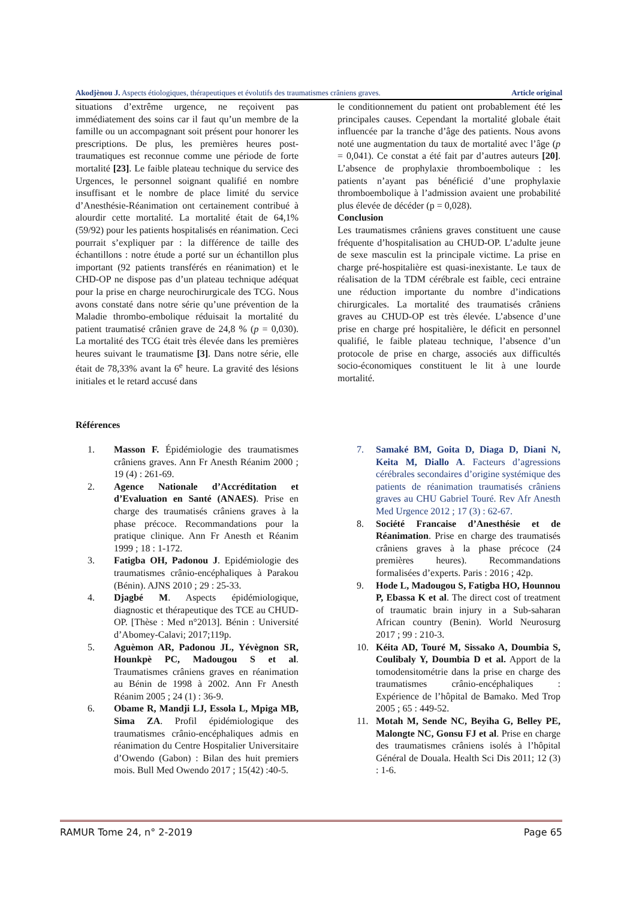Akodjènou J. Aspects étiologiques, thérapeutiques et évolutifs des traumatismes crâniens graves. Article original
situations d’extrême urgence, ne reçoivent pas immédiatement des soins car il faut qu’un membre de la famille ou un accompagnant soit présent pour honorer les prescriptions. De plus, les premières heures post-traumatiques est reconnue comme une période de forte mortalité [23]. Le faible plateau technique du service des Urgences, le personnel soignant qualifié en nombre insuffisant et le nombre de place limité du service d’Anesthésie-Réanimation ont certainement contribué à alourdir cette mortalité. La mortalité était de 64,1% (59/92) pour les patients hospitalisés en réanimation. Ceci pourrait s’expliquer par : la différence de taille des échantillons : notre étude a porté sur un échantillon plus important (92 patients transférés en réanimation) et le CHD-OP ne dispose pas d’un plateau technique adéquat pour la prise en charge neurochirurgicale des TCG. Nous avons constaté dans notre série qu’une prévention de la Maladie thrombo-embolique réduisait la mortalité du patient traumatisé crânien grave de 24,8 % (p = 0,030). La mortalité des TCG était très élevée dans les premières heures suivant le traumatisme [3]. Dans notre série, elle était de 78,33% avant la 6<sup>e</sup> heure. La gravité des lésions initiales et le retard accusé dans
le conditionnement du patient ont probablement été les principales causes. Cependant la mortalité globale était influencée par la tranche d’âge des patients. Nous avons noté une augmentation du taux de mortalité avec l’âge (p = 0,041). Ce constat a été fait par d’autres auteurs [20]. L’absence de prophylaxie thromboembolique : les patients n’ayant pas bénéficié d’une prophylaxie thromboembolique à l’admission avaient une probabilité plus élevée de décéder (p = 0,028).
Conclusion
Les traumatismes crâniens graves constituent une cause fréquente d’hospitalisation au CHUD-OP. L’adulte jeune de sexe masculin est la principale victime. La prise en charge pré-hospitalière est quasi-inexistante. Le taux de réalisation de la TDM cérébrale est faible, ceci entraine une réduction importante du nombre d’indications chirurgicales. La mortalité des traumatisés crâniens graves au CHUD-OP est très élevée. L’absence d’une prise en charge pré hospitalière, le déficit en personnel qualifié, le faible plateau technique, l’absence d’un protocole de prise en charge, associés aux difficultés socio-économiques constituent le lit à une lourde mortalité.
Références
1. Masson F. Épidémiologie des traumatismes crâniens graves. Ann Fr Anesth Réanim 2000 ; 19 (4) : 261-69.
2. Agence Nationale d’Accréditation et d’Evaluation en Santé (ANAES). Prise en charge des traumatisés crâniens graves à la phase précoce. Recommandations pour la pratique clinique. Ann Fr Anesth et Réanim 1999 ; 18 : 1-172.
3. Fatigba OH, Padonou J. Epidémiologie des traumatismes crânio-encéphaliques à Parakou (Bénin). AJNS 2010 ; 29 : 25-33.
4. Djagbé M. Aspects épidémiologique, diagnostic et thérapeutique des TCE au CHUD-OP. [Thèse : Med n°2013]. Bénin : Université d’Abomey-Calavi; 2017;119p.
5. Aguèmon AR, Padonou JL, Yévègnon SR, Hounkpè PC, Madougou S et al. Traumatismes crâniens graves en réanimation au Bénin de 1998 à 2002. Ann Fr Anesth Réanim 2005 ; 24 (1) : 36-9.
6. Obame R, Mandji LJ, Essola L, Mpiga MB, Sima ZA. Profil épidémiologique des traumatismes crânio-encéphaliques admis en réanimation du Centre Hospitalier Universitaire d’Owendo (Gabon) : Bilan des huit premiers mois. Bull Med Owendo 2017 ; 15(42) :40-5.
7. Samaké BM, Goita D, Diaga D, Diani N, Keita M, Diallo A. Facteurs d’agressions cérébrales secondaires d’origine systémique des patients de réanimation traumatisés crâniens graves au CHU Gabriel Touré. Rev Afr Anesth Med Urgence 2012 ; 17 (3) : 62-67.
8. Société Francaise d’Anesthésie et de Réanimation. Prise en charge des traumatisés crâniens graves à la phase précoce (24 premières heures). Recommandations formalisées d’experts. Paris : 2016 ; 42p.
9. Hode L, Madougou S, Fatigba HO, Hounnou P, Ebassa K et al. The direct cost of treatment of traumatic brain injury in a Sub-saharan African country (Benin). World Neurosurg 2017 ; 99 : 210-3.
10. Kéita AD, Touré M, Sissako A, Doumbia S, Coulibaly Y, Doumbia D et al. Apport de la tomodensitométrie dans la prise en charge des traumatismes crânio-encéphaliques : Expérience de l’hôpital de Bamako. Med Trop 2005 ; 65 : 449-52.
11. Motah M, Sende NC, Beyiha G, Belley PE, Malongte NC, Gonsu FJ et al. Prise en charge des traumatismes crâniens isolés à l’hôpital Général de Douala. Health Sci Dis 2011; 12 (3) : 1-6.
RAMUR Tome 24, n° 2-2019 Page 65